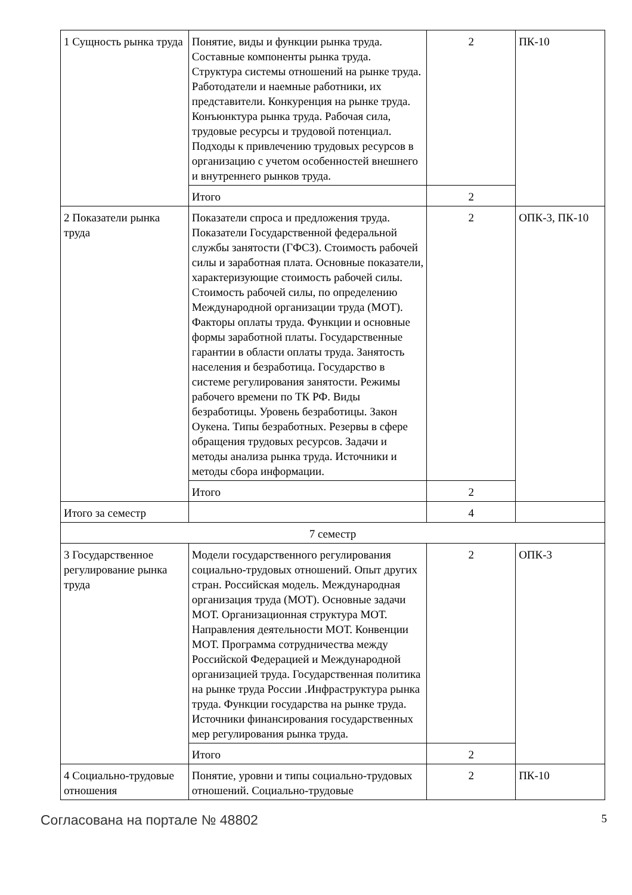| 1 Сущность рынка труда | Понятие, виды и функции рынка труда. Составные компоненты рынка труда. Структура системы отношений на рынке труда. Работодатели и наемные работники, их представители. Конкуренция на рынке труда. Конъюнктура рынка труда. Рабочая сила, трудовые ресурсы и трудовой потенциал. Подходы к привлечению трудовых ресурсов в организацию с учетом особенностей внешнего и внутреннего рынков труда. | 2 | ПК-10 |
| | Итого | 2 | |
| 2 Показатели рынка труда | Показатели спроса и предложения труда. Показатели Государственной федеральной службы занятости (ГФСЗ). Стоимость рабочей силы и заработная плата. Основные показатели, характеризующие стоимость рабочей силы. Стоимость рабочей силы, по определению Международной организации труда (МОТ). Факторы оплаты труда. Функции и основные формы заработной платы. Государственные гарантии в области оплаты труда. Занятость населения и безработица. Государство в системе регулирования занятости. Режимы рабочего времени по ТК РФ. Виды безработицы. Уровень безработицы. Закон Оукена. Типы безработных. Резервы в сфере обращения трудовых ресурсов. Задачи и методы анализа рынка труда. Источники и методы сбора информации. | 2 | ОПК-3, ПК-10 |
| | Итого | 2 | |
| Итого за семестр | | 4 | |
| 7 семестр | | | |
| 3 Государственное регулирование рынка труда | Модели государственного регулирования социально-трудовых отношений. Опыт других стран. Российская модель. Международная организация труда (МОТ). Основные задачи МОТ. Организационная структура МОТ. Направления деятельности МОТ. Конвенции МОТ. Программа сотрудничества между Российской Федерацией и Международной организацией труда. Государственная политика на рынке труда России .Инфраструктура рынка труда. Функции государства на рынке труда. Источники финансирования государственных мер регулирования рынка труда. | 2 | ОПК-3 |
| | Итого | 2 | |
| 4 Социально-трудовые отношения | Понятие, уровни и типы социально-трудовых отношений. Социально-трудовые | 2 | ПК-10 |
Согласована на портале № 48802 5